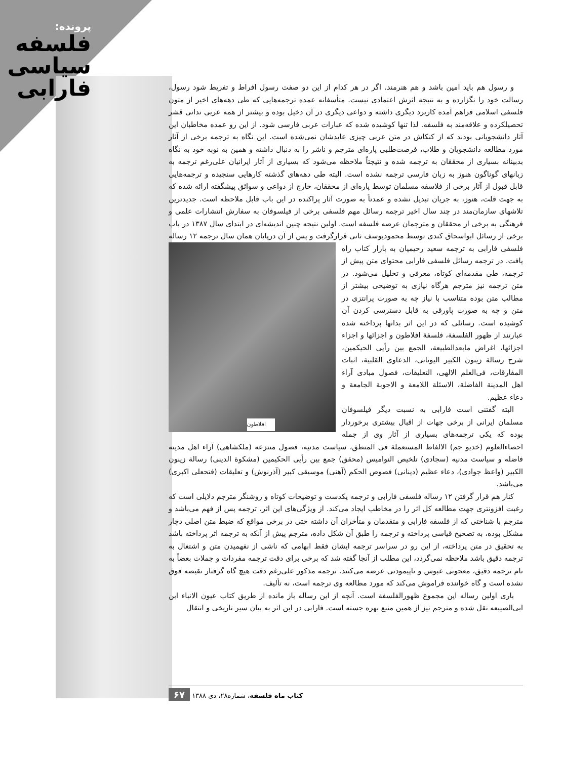پرونده:
فلسفه
سیاسی
فارابی
و رسول هم باید امین باشد و هم هنرمند. اگر در هر کدام از این دو صفت رسول افراط و تفریط شود رسول، رسالت خود را نگزارده و به نتیجه اثرش اعتمادی نیست. متأسفانه عمده ترجمه‌هایی که طی دهه‌های اخیر از متون فلسفی اسلامی فراهم آمده کاربرد دیگری داشته و دواعی دیگری در آن دخیل بوده و بیشتر از همه عربی ندانی قشر تحصیلکرده و علاقه‌مند به فلسفه. لذا تنها کوشیده شده که عبارات عربی فارسی شود. از این رو عمده مخاطبان این آثار دانشجویانی بودند که از کنکاش در متن عربی چیزی عایدشان نمی‌شده است. این نگاه به ترجمه برخی از آثار مورد مطالعه دانشجویان و طلاب، فرصت‌طلبی پاره‌ای مترجم و ناشر را به دنبال داشته و همین به نوبه خود به نگاه بدبینانه بسیاری از محققان به ترجمه شده و نتیجتاً ملاحظه می‌شود که بسیاری از آثار ایرانیان علی‌رغم ترجمه به زبانهای گوناگون هنوز به زبان فارسی ترجمه نشده است. البته طی دهه‌های گذشته کارهایی سنجیده و ترجمه‌هایی قابل قبول از آثار برخی از فلاسفه مسلمان توسط پاره‌ای از محققان، خارج از دواعی و سوائق پیشگفته ارائه شده که به جهت قلت، هنوز، به جریان تبدیل نشده و عمدتاً به صورت آثار پراکنده در این باب قابل ملاحظه است. جدیدترین تلاشهای سازمان‌مند در چند سال اخیر ترجمه رسائل مهم فلسفی برخی از فیلسوفان به سفارش انتشارات علمی و فرهنگی به برخی از محققان و مترجمان عرصه فلسفه است. اولین نتیجه چنین اندیشه‌ای در ابتدای سال ۱۳۸۷ در باب برخی از رسائل ابواسحاق کندی توسط محمودیوسف ثانی قرارگرفت و پس از آن درپایان همان سال ترجمه افلاطون ۱۲ رساله فلسفی فارابی به ترجمه سعید رحیمیان به بازار کتاب راه یافت. در ترجمه رسائل فلسفی فارابی محتوای متن پیش از ترجمه، طی مقدمه‌ای کوتاه، معرفی و تحلیل می‌شود. در متن ترجمه نیز مترجم هرگاه نیازی به توضیحی بیشتر از مطالب متن بوده متناسب با نیاز چه به صورت پرانتزی در متن و چه به صورت پاورقی به قابل دسترسی کردن آن کوشیده است. رسائلی که در این اثر بدانها پرداخته شده عبارتند از ظهور الفلسفة، فلسفة افلاطون و اجزائها و اجزاء اجزائها، اغراض مابعدالطبیعة، الجمع بین رأیی الحیکمین، شرح رسالة زینون الکبیر الیونانی، الدعاوی القلبیة، اثبات المفارقات، فی‌العلم الالهی، التعلیقات، فصول مبادی آراء اهل المدینة الفاضلة، الاسئلة اللامعة و الاجوبة الجامعة و دعاء عظیم.
البته گفتنی است فارابی به نسبت دیگر فیلسوفان مسلمان ایرانی از برخی جهات از اقبال بیشتری برخوردار بوده که یکی ترجمه‌های بسیاری از آثار وی از جمله احصاءالعلوم (خدیو جم) الالفاظ المستعملة فی المنطق، سیاست مدنیه، فصول منتزعه (ملکشاهی) آراء اهل مدینه فاضله و سیاست مدنیه (سجادی) تلخیص النوامیس (محقق) جمع بین رأیی الحکیمین (مشکوة الدینی) رسالة زینون الکبیر (واعظ جوادی)، دعاء عظیم (دینانی) فصوص الحکم (آهنی) موسیقی کبیر (آذرنوش) و تعلیقات (فتحعلی اکبری) می‌باشد.
کنار هم قرار گرفتن ۱۲ رساله فلسفی فارابی و ترجمه یکدست و توضیحات کوتاه و روشنگر مترجم دلایلی است که رغبت افزونتری جهت مطالعه کل اثر را در مخاطب ایجاد می‌کند. از ویژگی‌های این اثر، ترجمه پس از فهم می‌باشد و مترجم با شناختی که از فلسفه فارابی و متقدمان و متأخران آن داشته حتی در برخی مواقع که ضبط متن اصلی دچار مشکل بوده، به تصحیح قیاسی پرداخته و ترجمه را طبق آن شکل داده، مترجم پیش از آنکه به ترجمه اثر پرداخته باشد به تحقیق در متن پرداخته، از این رو در سراسر ترجمه ایشان فقط ابهامی که ناشی از نفهمیدن متن و اشتغال به ترجمه دقیق باشد ملاحظه نمی‌گردد، این مطلب از آنجا گفته شد که برخی برای دقت ترجمه مفردات و جملات بعضاً به نام ترجمه دقیق، معجونی عبوس و ناپیمودنی عرضه می‌کنند. ترجمه مذکور علی‌رغم دقت هیچ گاه گرفتار نقیصه فوق نشده است و گاه خواننده فراموش می‌کند که مورد مطالعه وی ترجمه است، نه تألیف.
باری اولین رساله این مجموع ظهورالفلسفة است. آنچه از این رساله باز مانده از طریق کتاب عیون الانباء ابن ابی‌الصیبعه نقل شده و مترجم نیز از همین منبع بهره جسته است. فارابی در این اثر به بیان سیر تاریخی و انتقال
کتاب ماه فلسفه، شماره۲۸، دی ۱۳۸۸ ۶۷